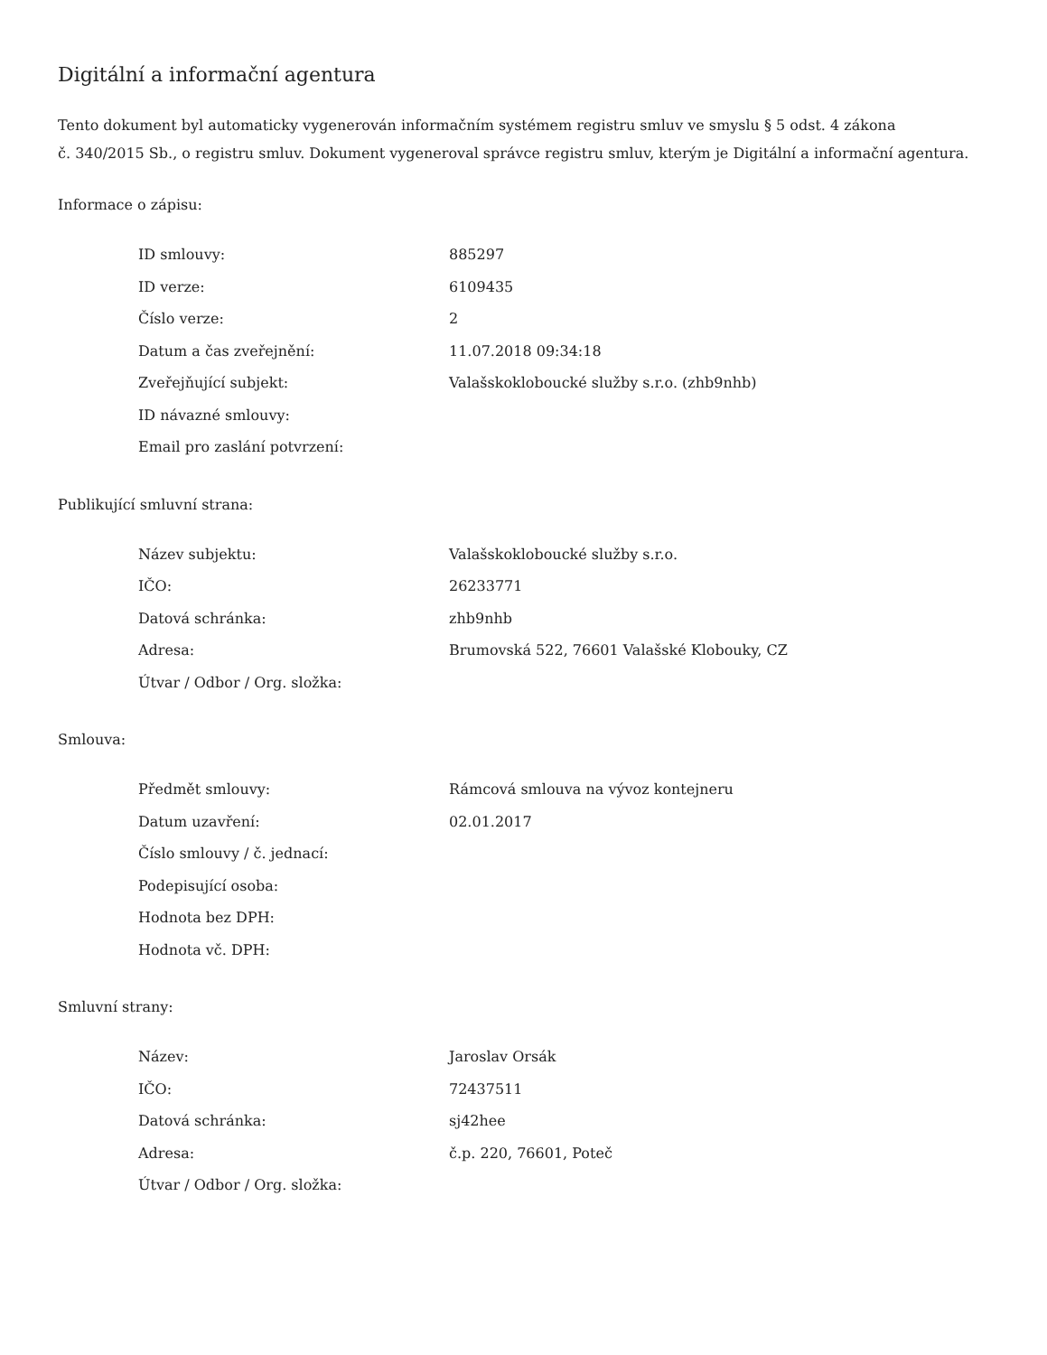Digitální a informační agentura
Tento dokument byl automaticky vygenerován informačním systémem registru smluv ve smyslu § 5 odst. 4 zákona
č. 340/2015 Sb., o registru smluv. Dokument vygeneroval správce registru smluv, kterým je Digitální a informační agentura.
Informace o zápisu:
| ID smlouvy: | 885297 |
| ID verze: | 6109435 |
| Číslo verze: | 2 |
| Datum a čas zveřejnění: | 11.07.2018 09:34:18 |
| Zveřejňující subjekt: | Valašskokloboucké služby s.r.o. (zhb9nhb) |
| ID návazné smlouvy: | |
| Email pro zaslání potvrzení: | |
Publikující smluvní strana:
| Název subjektu: | Valašskokloboucké služby s.r.o. |
| IČO: | 26233771 |
| Datová schránka: | zhb9nhb |
| Adresa: | Brumovská 522, 76601 Valašské Klobouky, CZ |
| Útvar / Odbor / Org. složka: | |
Smlouva:
| Předmět smlouvy: | Rámcová smlouva na vývoz kontejneru |
| Datum uzavření: | 02.01.2017 |
| Číslo smlouvy / č. jednací: | |
| Podepisující osoba: | |
| Hodnota bez DPH: | |
| Hodnota vč. DPH: | |
Smluvní strany:
| Název: | Jaroslav Orsák |
| IČO: | 72437511 |
| Datová schránka: | sj42hee |
| Adresa: | č.p. 220, 76601, Poteč |
| Útvar / Odbor / Org. složka: | |